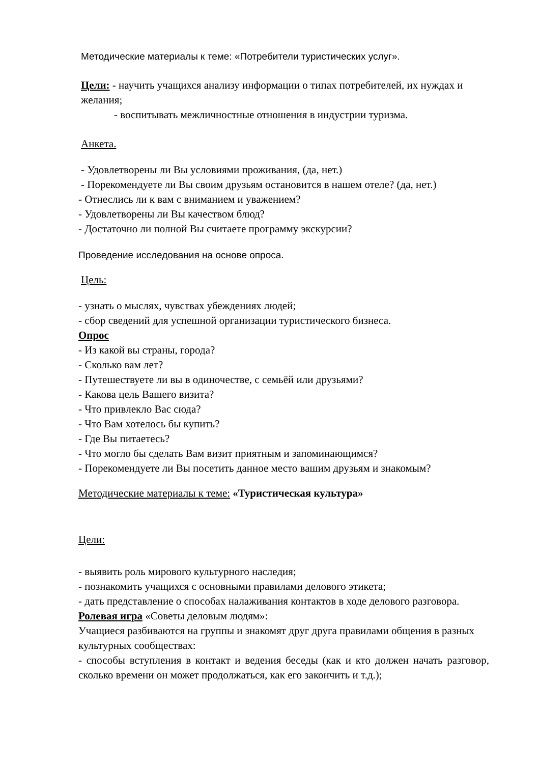Методические материалы к теме: «Потребители туристических услуг».
Цели: - научить учащихся анализу информации о типах потребителей, их нуждах и желания;
- воспитывать межличностные отношения в индустрии туризма.
Анкета.
- Удовлетворены ли Вы условиями проживания, (да, нет.)
- Порекомендуете ли Вы своим друзьям остановится в нашем отеле? (да, нет.)
- Отнеслись ли к вам с вниманием и уважением?
- Удовлетворены ли Вы качеством блюд?
- Достаточно ли полной Вы считаете программу экскурсии?
Проведение исследования на основе опроса.
Цель:
- узнать о мыслях, чувствах убеждениях людей;
- сбор сведений для успешной организации туристического бизнеса.
Опрос
- Из какой вы страны, города?
- Сколько вам лет?
- Путешествуете ли вы в одиночестве, с семьёй или друзьями?
- Какова цель Вашего визита?
- Что привлекло Вас сюда?
- Что Вам хотелось бы купить?
- Где Вы питаетесь?
- Что могло бы сделать Вам визит приятным и запоминающимся?
- Порекомендуете ли Вы посетить данное место вашим друзьям и знакомым?
Методические материалы к теме: «Туристическая культура»
Цели:
- выявить роль мирового культурного наследия;
- познакомить учащихся с основными правилами делового этикета;
- дать представление о способах налаживания контактов в ходе делового разговора.
Ролевая игра «Советы деловым людям»:
Учащиеся разбиваются на группы и знакомят друг друга правилами общения в разных культурных сообществах:
- способы вступления в контакт и ведения беседы (как и кто должен начать разговор, сколько времени он может продолжаться, как его закончить и т.д.);